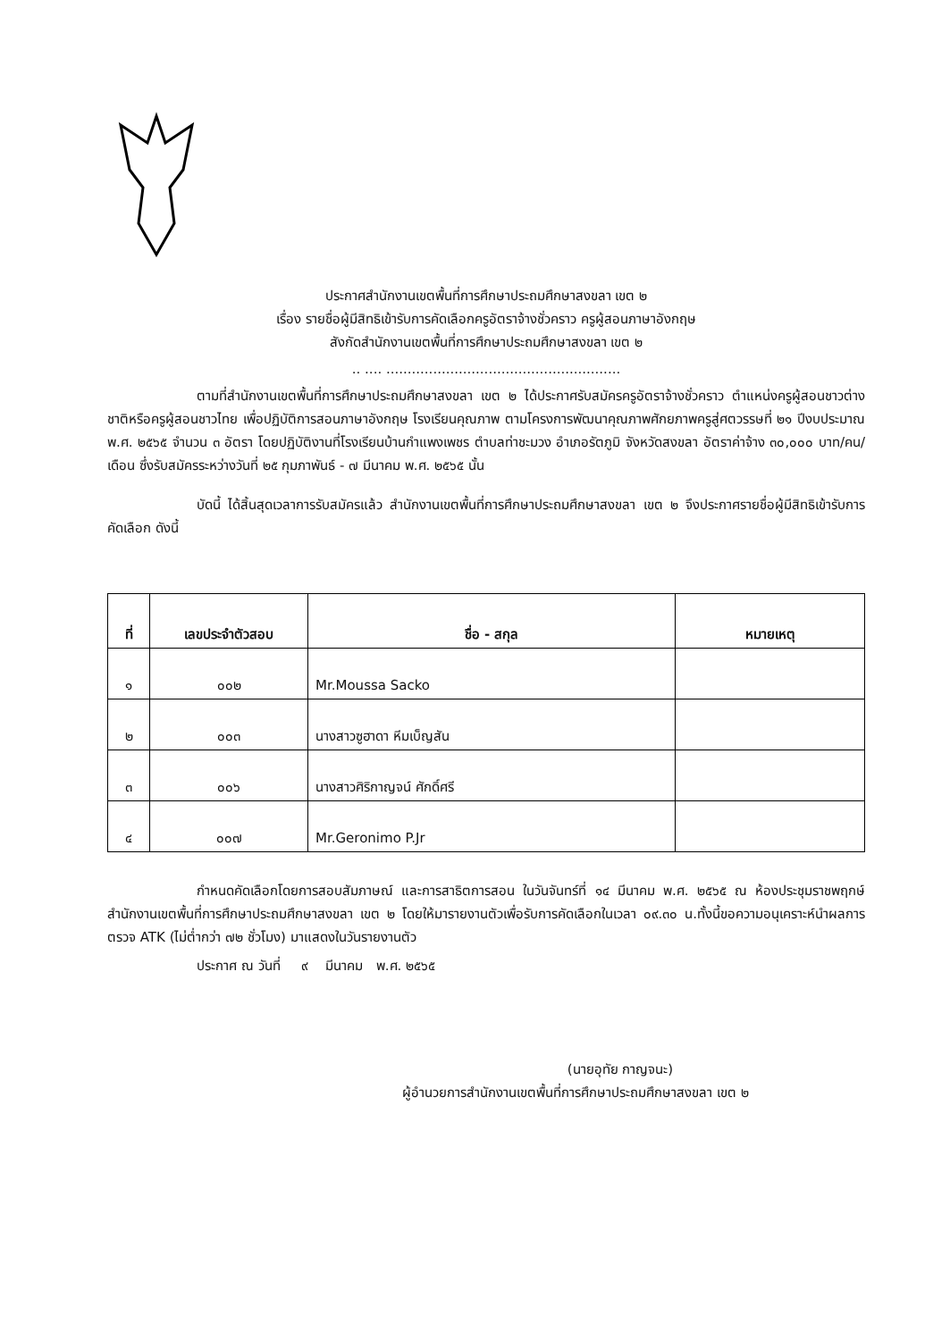ประกาศสำนักงานเขตพื้นที่การศึกษาประถมศึกษาสงขลา เขต ๒
เรื่อง รายชื่อผู้มีสิทธิเข้ารับการคัดเลือกครูอัตราจ้างชั่วคราว ครูผู้สอนภาษาอังกฤษ
สังกัดสำนักงานเขตพื้นที่การศึกษาประถมศึกษาสงขลา เขต ๒
.. .... .......................................................
ตามที่สำนักงานเขตพื้นที่การศึกษาประถมศึกษาสงขลา เขต ๒ ได้ประกาศรับสมัครครูอัตราจ้างชั่วคราว ตำแหน่งครูผู้สอนชาวต่างชาติหรือครูผู้สอนชาวไทย เพื่อปฏิบัติการสอนภาษาอังกฤษ โรงเรียนคุณภาพ ตามโครงการพัฒนาคุณภาพศักยภาพครูสู่ศตวรรษที่ ๒๑ ปีงบประมาณ พ.ศ. ๒๕๖๕ จำนวน ๓ อัตรา โดยปฏิบัติงานที่โรงเรียนบ้านกำแพงเพชร ตำบลท่าชะมวง อำเภอรัตภูมิ จังหวัดสงขลา อัตราค่าจ้าง ๓๐,๐๐๐ บาท/คน/เดือน ซึ่งรับสมัครระหว่างวันที่ ๒๕ กุมภาพันธ์ - ๗ มีนาคม พ.ศ. ๒๕๖๕ นั้น
บัดนี้ ได้สิ้นสุดเวลาการรับสมัครแล้ว สำนักงานเขตพื้นที่การศึกษาประถมศึกษาสงขลา เขต ๒ จึงประกาศรายชื่อผู้มีสิทธิเข้ารับการคัดเลือก ดังนี้
| ที่ | เลขประจำตัวสอบ | ชื่อ - สกุล | หมายเหตุ |
| --- | --- | --- | --- |
| ๑ | ๐๐๒ | Mr.Moussa Sacko | |
| ๒ | ๐๐๓ | นางสาวซูฮาดา หีมเบ็ญสัน | |
| ๓ | ๐๐๖ | นางสาวศิริกาญจน์ ศักดิ์ศรี | |
| ๔ | ๐๐๗ | Mr.Geronimo P.Jr | |
กำหนดคัดเลือกโดยการสอบสัมภาษณ์ และการสาธิตการสอน ในวันจันทร์ที่ ๑๔ มีนาคม พ.ศ. ๒๕๖๕ ณ ห้องประชุมราชพฤกษ์ สำนักงานเขตพื้นที่การศึกษาประถมศึกษาสงขลา เขต ๒ โดยให้มารายงานตัวเพื่อรับการคัดเลือกในเวลา ๐๙.๓๐ น.ทั้งนี้ขอความอนุเคราะห์นำผลการตรวจ ATK (ไม่ต่ำกว่า ๗๒ ชั่วโมง) มาแสดงในวันรายงานตัว
ประกาศ ณ วันที่ ๙ มีนาคม พ.ศ. ๒๕๖๕
(นายอุทัย กาญจนะ)
ผู้อำนวยการสำนักงานเขตพื้นที่การศึกษาประถมศึกษาสงขลา เขต ๒